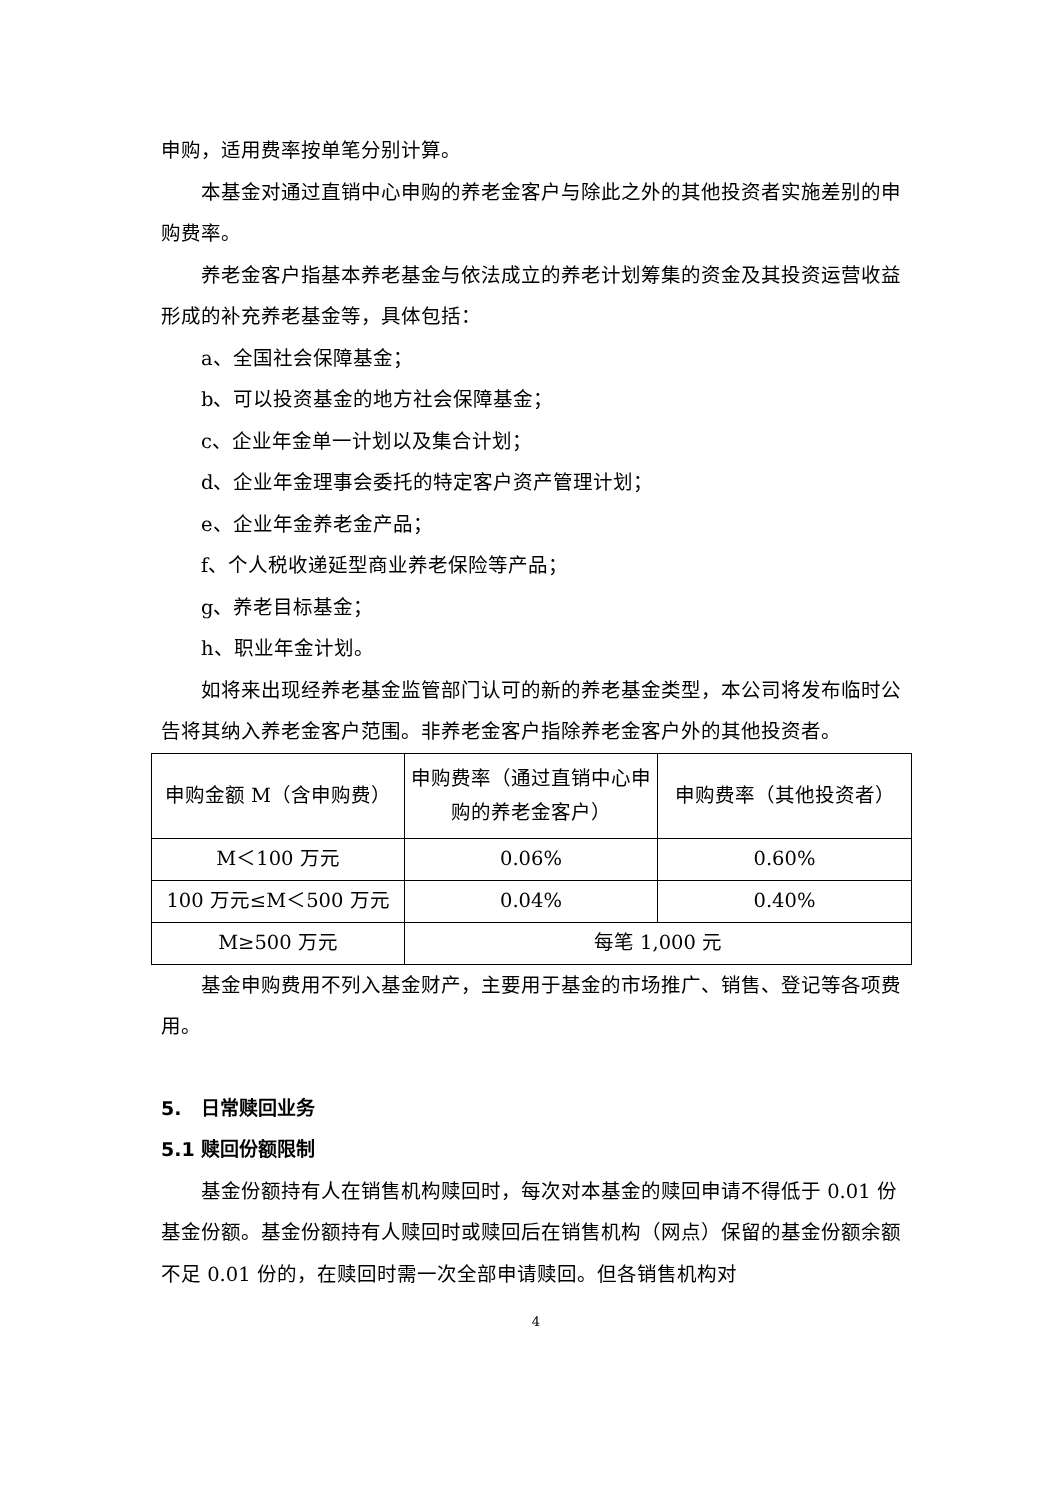申购，适用费率按单笔分别计算。
本基金对通过直销中心申购的养老金客户与除此之外的其他投资者实施差别的申购费率。
养老金客户指基本养老基金与依法成立的养老计划筹集的资金及其投资运营收益形成的补充养老基金等，具体包括：
a、全国社会保障基金；
b、可以投资基金的地方社会保障基金；
c、企业年金单一计划以及集合计划；
d、企业年金理事会委托的特定客户资产管理计划；
e、企业年金养老金产品；
f、个人税收递延型商业养老保险等产品；
g、养老目标基金；
h、职业年金计划。
如将来出现经养老基金监管部门认可的新的养老基金类型，本公司将发布临时公告将其纳入养老金客户范围。非养老金客户指除养老金客户外的其他投资者。
| 申购金额 M（含申购费） | 申购费率（通过直销中心申购的养老金客户） | 申购费率（其他投资者） |
| M＜100 万元 | 0.06% | 0.60% |
| 100 万元≤M＜500 万元 | 0.04% | 0.40% |
| M≥500 万元 | 每笔 1,000 元 | |
基金申购费用不列入基金财产，主要用于基金的市场推广、销售、登记等各项费用。
5. 日常赎回业务
5.1 赎回份额限制
基金份额持有人在销售机构赎回时，每次对本基金的赎回申请不得低于 0.01 份基金份额。基金份额持有人赎回时或赎回后在销售机构（网点）保留的基金份额余额不足 0.01 份的，在赎回时需一次全部申请赎回。但各销售机构对
4